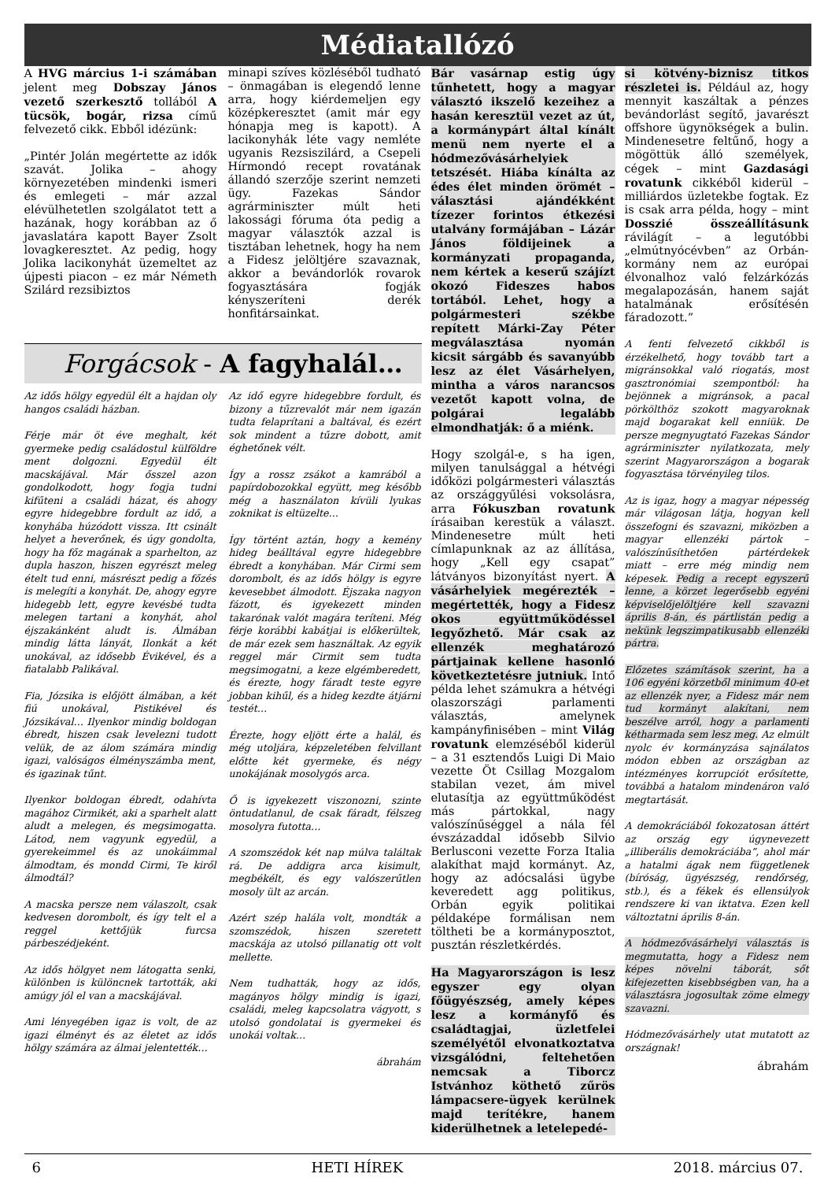Médiatallózó
A HVG március 1-i számában jelent meg Dobszay János vezető szerkesztő tollából A tücsök, bogár, rizsa című felvezető cikk. Ebből idézünk:
„Pintér Jolán megértette az idők szavát. Jolika – ahogy környezetében mindenki ismeri és emlegeti – már azzal elévülhetetlen szolgálatot tett a hazának, hogy korábban az ő javaslatára kapott Bayer Zsolt lovagkeresztet. Az pedig, hogy Jolika lacikonyhát üzemeltet az újpesti piacon – ez már Németh Szilárd rezsibiztos
minapi szíves közléséből tudható – önmagában is elegendő lenne arra, hogy kiérdemeljen egy középkeresztet (amit már egy hónapja meg is kapott). A lacikonyhák léte vagy nemléte ugyanis Rezsiszilárd, a Csepeli Hírmondó recept rovatának állandó szerzője szerint nemzeti ügy. Fazekas Sándor agrárminiszter múlt heti lakossági fóruma óta pedig a magyar választók azzal is tisztában lehetnek, hogy ha nem a Fidesz jelöltjére szavaznak, akkor a bevándorlók rovarok fogyasztására fogják kényszeríteni derék honfitársainkat.
Forgácsok - A fagyhalál…
Az idős hölgy egyedül élt a hajdan oly hangos családi házban.
Férje már öt éve meghalt, két gyermeke pedig családostul külföldre ment dolgozni. Egyedül élt macskájával. Már ősszel azon gondolkodott, hogy fogja tudni kifűteni a családi házat, és ahogy egyre hidegebbre fordult az idő, a konyhába húzódott vissza. Itt csinált helyet a heverőnek, és úgy gondolta, hogy ha főz magának a sparhelton, az dupla haszon, hiszen egyrészt meleg ételt tud enni, másrészt pedig a főzés is melegíti a konyhát. De, ahogy egyre hidegebb lett, egyre kevésbé tudta melegen tartani a konyhát, ahol éjszakánként aludt is. Álmában mindig látta lányát, Ilonkát a két unokával, az idősebb Évikével, és a fiatalabb Palikával.
Fia, Józsika is előjött álmában, a két fiú unokával, Pistikével és Józsikával… Ilyenkor mindig boldogan ébredt, hiszen csak levelezni tudott velük, de az álom számára mindig igazi, valóságos élményszámba ment, és igazinak tűnt.
Ilyenkor boldogan ébredt, odahívta magához Cirmikét, aki a sparhelt alatt aludt a melegen, és megsimogatta. Látod, nem vagyunk egyedül, a gyerekeimmel és az unokáimmal álmodtam, és mondd Cirmi, Te kiről álmodtál?
A macska persze nem válaszolt, csak kedvesen dorombolt, és így telt el a reggel kettőjük furcsa párbeszédjeként.
Az idős hölgyet nem látogatta senki, különben is különcnek tartották, aki amúgy jól el van a macskájával.
Ami lényegében igaz is volt, de az igazi élményt és az életet az idős hölgy számára az álmai jelentették…
Az idő egyre hidegebbre fordult, és bizony a tűzrevalót már nem igazán tudta felaprítani a baltával, és ezért sok mindent a tűzre dobott, amit éghetőnek vélt.
Így a rossz zsákot a kamrából a papírdobozokkal együtt, meg később még a használaton kívüli lyukas zoknikat is eltüzelte…
Így történt aztán, hogy a kemény hideg beálltával egyre hidegebbre ébredt a konyhában. Már Cirmi sem dorombolt, és az idős hölgy is egyre kevesebbet álmodott. Éjszaka nagyon fázott, és igyekezett minden takarónak valót magára teríteni. Még férje korábbi kabátjai is előkerültek, de már ezek sem használtak. Az egyik reggel már Cirmit sem tudta megsimogatni, a keze elgémberedett, és érezte, hogy fáradt teste egyre jobban kihűl, és a hideg kezdte átjárni testét…
Érezte, hogy eljött érte a halál, és még utoljára, képzeletében felvillant előtte két gyermeke, és négy unokájának mosolygós arca.
Ő is igyekezett viszonozni, szinte öntudatlanul, de csak fáradt, félszeg mosolyra futotta…
A szomszédok két nap múlva találtak rá. De addigra arca kisimult, megbékélt, és egy valószerűtlen mosoly ült az arcán.
Azért szép halála volt, mondták a szomszédok, hiszen szeretett macskája az utolsó pillanatig ott volt mellette.
Nem tudhatták, hogy az idős, magányos hölgy mindig is igazi, családi, meleg kapcsolatra vágyott, s utolsó gondolatai is gyermekei és unokái voltak…
ábrahám
Bár vasárnap estig úgy tűnhetett, hogy a magyar választó ikszelő kezeihez a hasán keresztül vezet az út, a kormánypárt által kínált menü nem nyerte el a hódmezővásárhelyiek tetszését. Hiába kínálta az édes élet minden örömét – választási ajándékként tízezer forintos étkezési utalvány formájában – Lázár János földijeinek a kormányzati propaganda, nem kértek a keserű szájízt okozó Fideszes habos tortából. Lehet, hogy a polgármesteri székbe repített Márki-Zay Péter megválasztása nyomán kicsit sárgább és savanyúbb lesz az élet Vásárhelyen, mintha a város narancsos vezetőt kapott volna, de polgárai legalább elmondhatják: ő a miénk.
Hogy szolgál-e, s ha igen, milyen tanulsággal a hétvégi időközi polgármesteri választás az országgyűlési voksolásra, arra Fókuszban rovatunk írásaiban kerestük a választ. Mindenesetre múlt heti címlapunknak az az állítása, hogy „Kell egy csapat” látványos bizonyítást nyert. A vásárhelyiek megérezték – megértették, hogy a Fidesz okos együttműködéssel legyőzhető. Már csak az ellenzék meghatározó pártjainak kellene hasonló következtetésre jutniuk. Intő példa lehet számukra a hétvégi olaszországi parlamenti választás, amelynek kampányfinisében – mint Világ rovatunk elemzéséből kiderül – a 31 esztendős Luigi Di Maio vezette Öt Csillag Mozgalom stabilan vezet, ám mivel elutasítja az együttműködést más pártokkal, nagy valószínűséggel a nála fél évszázaddal idősebb Silvio Berlusconi vezette Forza Italia alakíthat majd kormányt. Az, hogy az adócsalási ügybe keveredett agg politikus, Orbán egyik politikai példaképe formálisan nem töltheti be a kormányposztot, pusztán részletkérdés.
Ha Magyarországon is lesz egyszer egy olyan főügyészség, amely képes lesz a kormányfő és családtagjai, üzletfelei személyétől elvonatkoztatva vizsgálódni, feltehetően nemcsak a Tiborcz Istvánhoz köthető zűrös lámpacsere-ügyek kerülnek majd terítékre, hanem kiderülhetnek a letelepedé-
si kötvény-biznisz titkos részletei is. Például az, hogy mennyit kaszáltak a pénzes bevándorlást segítő, javarészt offshore ügynökségek a bulin. Mindenesetre feltűnő, hogy a mögöttük álló személyek, cégek – mint Gazdasági rovatunk cikkéből kiderül – milliárdos üzletekbe fogtak. Ez is csak arra példa, hogy – mint Dosszié összeállításunk rávilágít – a legutóbbi „elmútnyócévben” az Orbán-kormány nem az európai élvonalhoz való felzárkózás megalapozásán, hanem saját hatalmának erősítésén fáradozott.”
A fenti felvezető cikkből is érzékelhető, hogy tovább tart a migránsokkal való riogatás, most gasztronómiai szempontból: ha bejönnek a migránsok, a pacal pörkölthöz szokott magyaroknak majd bogarakat kell enniük. De persze megnyugtató Fazekas Sándor agrárminiszter nyilatkozata, mely szerint Magyarországon a bogarak fogyasztása törvényileg tilos.
Az is igaz, hogy a magyar népesség már világosan látja, hogyan kell összefogni és szavazni, miközben a magyar ellenzéki pártok – valószínűsíthetően pártérdekek miatt – erre még mindig nem képesek. Pedig a recept egyszerű lenne, a körzet legerősebb egyéni képviselőjelöltjére kell szavazni április 8-án, és pártlistán pedig a nekünk legszimpatikusabb ellenzéki pártra.
Előzetes számítások szerint, ha a 106 egyéni körzetből minimum 40-et az ellenzék nyer, a Fidesz már nem tud kormányt alakítani, nem beszélve arról, hogy a parlamenti kétharmada sem lesz meg. Az elmúlt nyolc év kormányzása sajnálatos módon ebben az országban az intézményes korrupciót erősítette, továbbá a hatalom mindenáron való megtartását.
A demokráciából fokozatosan áttért az ország egy úgynevezett „illiberális demokráciába”, ahol már a hatalmi ágak nem függetlenek (bíróság, ügyészség, rendőrség, stb.), és a fékek és ellensúlyok rendszere ki van iktatva. Ezen kell változtatni április 8-án.
A hódmezővásárhelyi választás is megmutatta, hogy a Fidesz nem képes növelni táborát, sőt kifejezetten kisebbségben van, ha a választásra jogosultak zöme elmegy szavazni.
Hódmezővásárhely utat mutatott az országnak!
ábrahám
6 HETI HÍREK 2018. március 07.